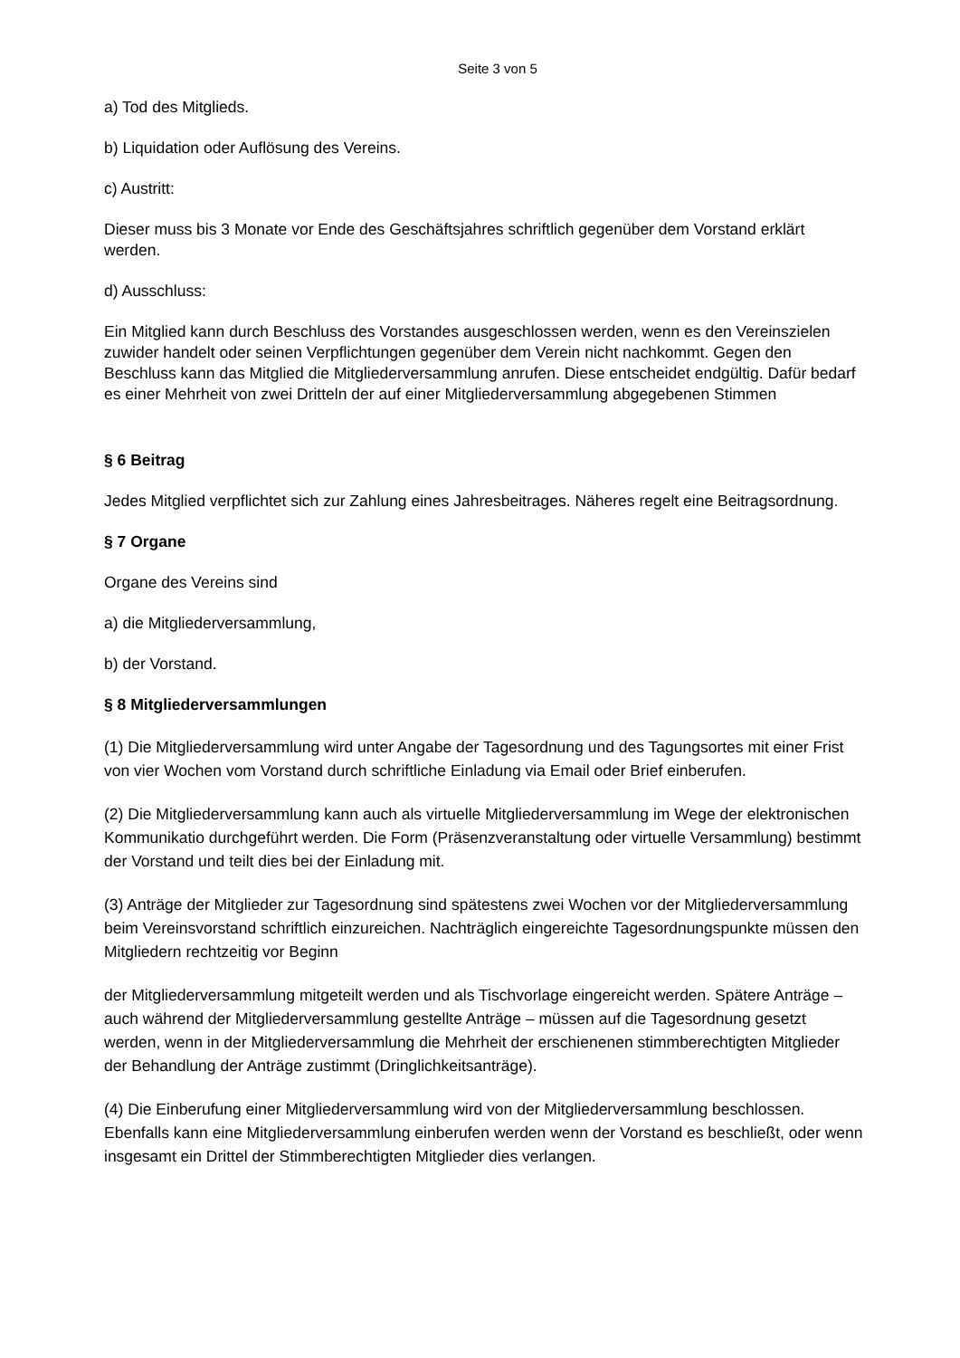Seite 3 von 5
a) Tod des Mitglieds.
b) Liquidation oder Auflösung des Vereins.
c) Austritt:
Dieser muss bis 3 Monate vor Ende des Geschäftsjahres schriftlich gegenüber dem Vorstand erklärt werden.
d) Ausschluss:
Ein Mitglied kann durch Beschluss des Vorstandes ausgeschlossen werden, wenn es den Vereinszielen zuwider handelt oder seinen Verpflichtungen gegenüber dem Verein nicht nachkommt. Gegen den Beschluss kann das Mitglied die Mitgliederversammlung anrufen. Diese entscheidet endgültig. Dafür bedarf es einer Mehrheit von zwei Dritteln der auf einer Mitgliederversammlung abgegebenen Stimmen
§ 6 Beitrag
Jedes Mitglied verpflichtet sich zur Zahlung eines Jahresbeitrages. Näheres regelt eine Beitragsordnung.
§ 7 Organe
Organe des Vereins sind
a) die Mitgliederversammlung,
b) der Vorstand.
§ 8 Mitgliederversammlungen
(1) Die Mitgliederversammlung wird unter Angabe der Tagesordnung und des Tagungsortes mit einer Frist von vier Wochen vom Vorstand durch schriftliche Einladung via Email oder Brief einberufen.
(2) Die Mitgliederversammlung kann auch als virtuelle Mitgliederversammlung im Wege der elektronischen Kommunikatio durchgeführt werden. Die Form (Präsenzveranstaltung oder virtuelle Versammlung) bestimmt der Vorstand und teilt dies bei der Einladung mit.
(3) Anträge der Mitglieder zur Tagesordnung sind spätestens zwei Wochen vor der Mitgliederversammlung beim Vereinsvorstand schriftlich einzureichen. Nachträglich eingereichte Tagesordnungspunkte müssen den Mitgliedern rechtzeitig vor Beginn
der Mitgliederversammlung mitgeteilt werden und als Tischvorlage eingereicht werden. Spätere Anträge – auch während der Mitgliederversammlung gestellte Anträge – müssen auf die Tagesordnung gesetzt werden, wenn in der Mitgliederversammlung die Mehrheit der erschienenen stimmberechtigten Mitglieder der Behandlung der Anträge zustimmt (Dringlichkeitsanträge).
(4) Die Einberufung einer Mitgliederversammlung wird von der Mitgliederversammlung beschlossen. Ebenfalls kann eine Mitgliederversammlung einberufen werden wenn der Vorstand es beschließt, oder wenn insgesamt ein Drittel der Stimmberechtigten Mitglieder dies verlangen.